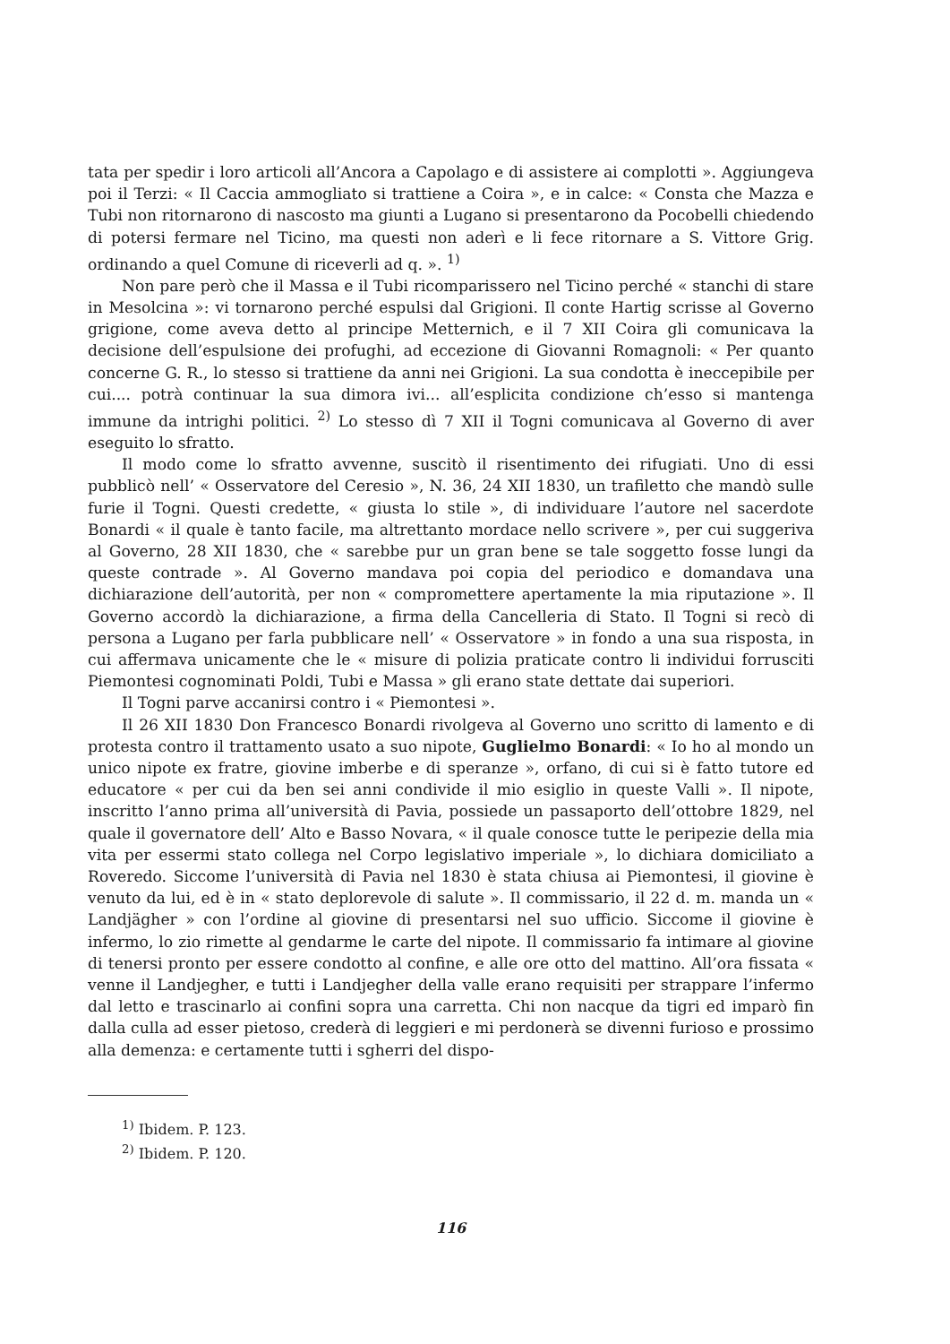tata per spedir i loro articoli all’Ancora a Capolago e di assistere ai complotti ». Aggiungeva poi il Terzi: « Il Caccia ammogliato si trattiene a Coira », e in calce: « Consta che Mazza e Tubi non ritornarono di nascosto ma giunti a Lugano si presentarono da Pocobelli chiedendo di potersi fermare nel Ticino, ma questi non aderì e li fece ritornare a S. Vittore Grig. ordinando a quel Comune di riceverli ad q. ». <sup>1)</sup>
Non pare però che il Massa e il Tubi ricomparissero nel Ticino perché « stanchi di stare in Mesolcina »: vi tornarono perché espulsi dal Grigioni. Il conte Hartig scrisse al Governo grigione, come aveva detto al principe Metternich, e il 7 XII Coira gli comunicava la decisione dell’espulsione dei profughi, ad eccezione di Giovanni Romagnoli: « Per quanto concerne G. R., lo stesso si trattiene da anni nei Grigioni. La sua condotta è ineccepibile per cui.... potrà continuar la sua dimora ivi... all’esplicita condizione ch’esso si mantenga immune da intrighi politici. <sup>2)</sup> Lo stesso dì 7 XII il Togni comunicava al Governo di aver eseguito lo sfratto.
Il modo come lo sfratto avvenne, suscitò il risentimento dei rifugiati. Uno di essi pubblicò nell’ « Osservatore del Ceresio », N. 36, 24 XII 1830, un trafiletto che mandò sulle furie il Togni. Questi credette, « giusta lo stile », di individuare l’autore nel sacerdote Bonardi « il quale è tanto facile, ma altrettanto mordace nello scrivere », per cui suggeriva al Governo, 28 XII 1830, che « sarebbe pur un gran bene se tale soggetto fosse lungi da queste contrade ». Al Governo mandava poi copia del periodico e domandava una dichiarazione dell’autorità, per non « compromettere apertamente la mia riputazione ». Il Governo accordò la dichiarazione, a firma della Cancelleria di Stato. Il Togni si recò di persona a Lugano per farla pubblicare nell’ « Osservatore » in fondo a una sua risposta, in cui affermava unicamente che le « misure di polizia praticate contro li individui forrusciti Piemontesi cognominati Poldi, Tubi e Massa » gli erano state dettate dai superiori.
Il Togni parve accanirsi contro i « Piemontesi ».
Il 26 XII 1830 Don Francesco Bonardi rivolgeva al Governo uno scritto di lamento e di protesta contro il trattamento usato a suo nipote, Guglielmo Bonardi: « Io ho al mondo un unico nipote ex fratre, giovine imberbe e di speranze », orfano, di cui si è fatto tutore ed educatore « per cui da ben sei anni condivide il mio esiglio in queste Valli ». Il nipote, inscritto l’anno prima all’università di Pavia, possiede un passaporto dell’ottobre 1829, nel quale il governatore dell’ Alto e Basso Novara, « il quale conosce tutte le peripezie della mia vita per essermi stato collega nel Corpo legislativo imperiale », lo dichiara domiciliato a Roveredo. Siccome l’università di Pavia nel 1830 è stata chiusa ai Piemontesi, il giovine è venuto da lui, ed è in « stato deplorevole di salute ». Il commissario, il 22 d. m. manda un « Landjägher » con l’ordine al giovine di presentarsi nel suo ufficio. Siccome il giovine è infermo, lo zio rimette al gendarme le carte del nipote. Il commissario fa intimare al giovine di tenersi pronto per essere condotto al confine, e alle ore otto del mattino. All’ora fissata « venne il Landjegher, e tutti i Landjegher della valle erano requisiti per strappare l’infermo dal letto e trascinarlo ai confini sopra una carretta. Chi non nacque da tigri ed imparò fin dalla culla ad esser pietoso, crederà di leggieri e mi perdonerà se divenni furioso e prossimo alla demenza: e certamente tutti i sgherri del dispo-
<sup>1)</sup> Ibidem. P. 123.
<sup>2)</sup> Ibidem. P. 120.
116